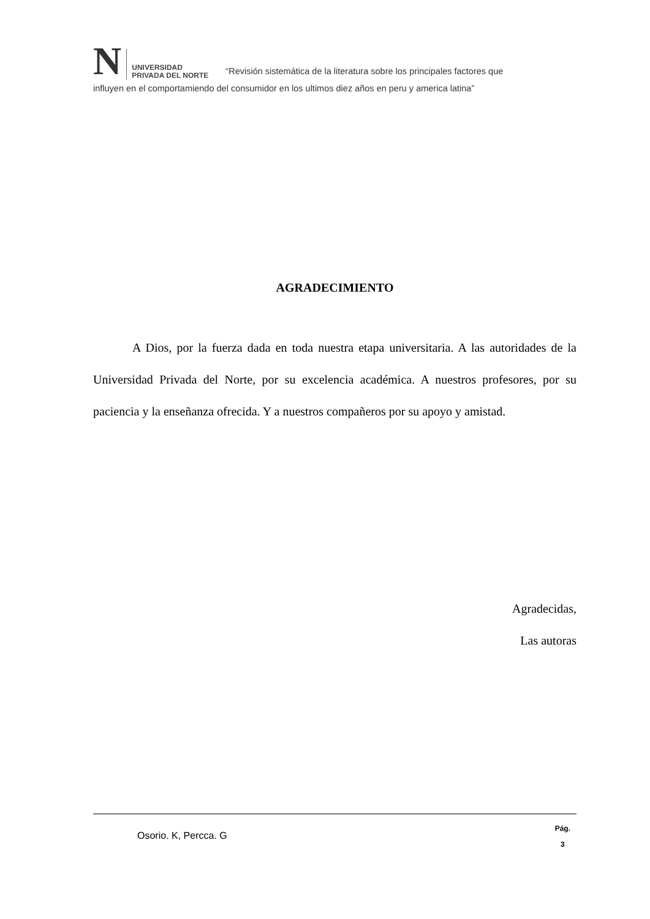N
UNIVERSIDAD
PRIVADA DEL NORTE
“Revisión sistemática de la literatura sobre los principales factores que
influyen en el comportamiendo del consumidor en los ultimos diez años en peru y america latina”
AGRADECIMIENTO
A Dios, por la fuerza dada en toda nuestra etapa universitaria. A las autoridades de la Universidad Privada del Norte, por su excelencia académica. A nuestros profesores, por su paciencia y la enseñanza ofrecida. Y a nuestros compañeros por su apoyo y amistad.
Agradecidas,
Las autoras
Osorio. K, Percca. G Pág.
3